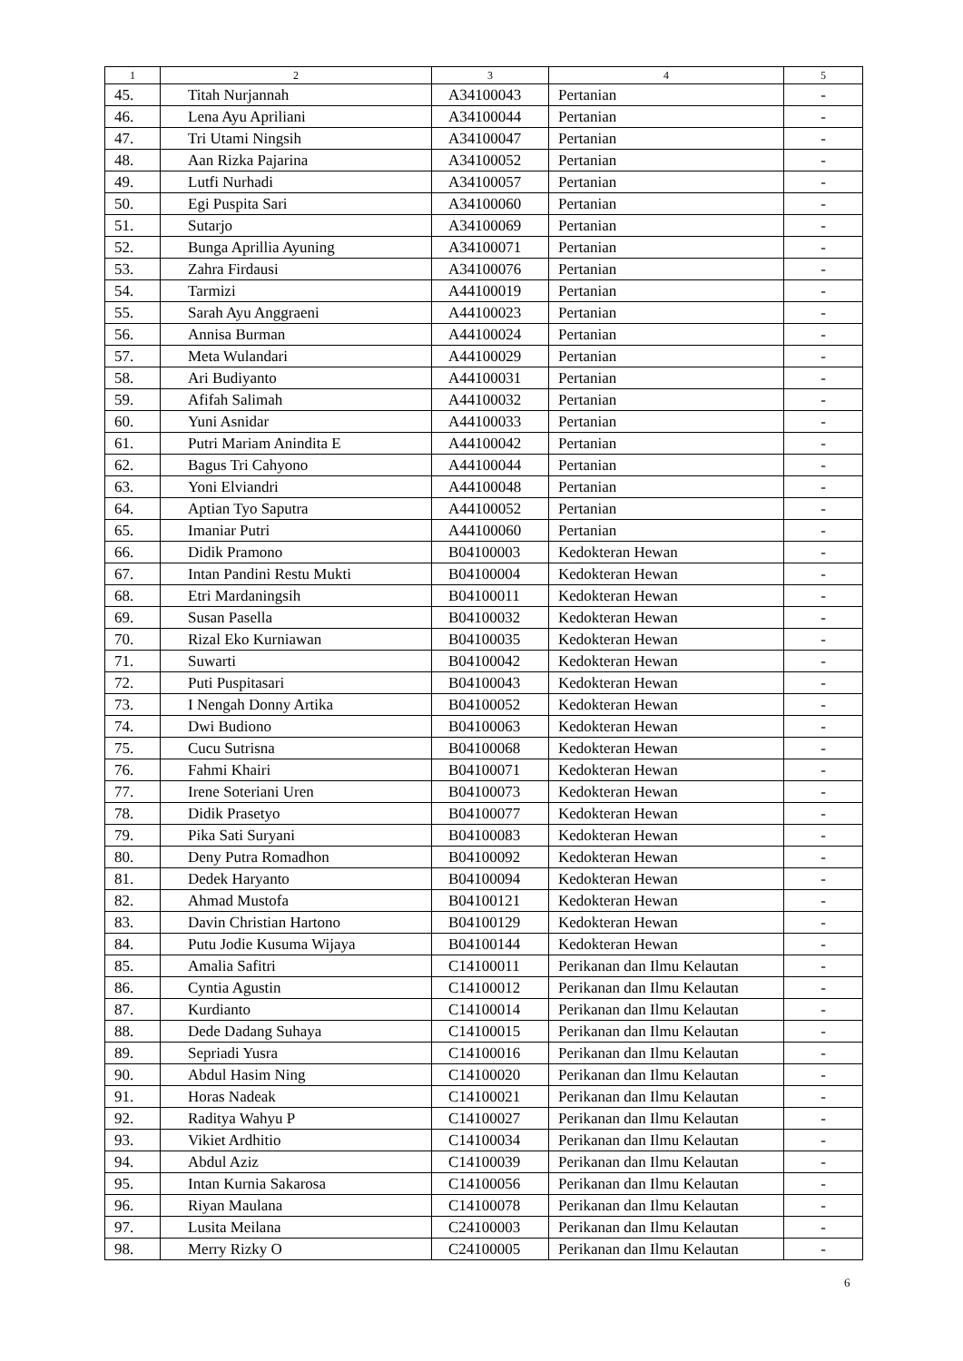| 1 | 2 | 3 | 4 | 5 |
| --- | --- | --- | --- | --- |
| 45. | Titah Nurjannah | A34100043 | Pertanian | - |
| 46. | Lena Ayu Apriliani | A34100044 | Pertanian | - |
| 47. | Tri Utami Ningsih | A34100047 | Pertanian | - |
| 48. | Aan Rizka Pajarina | A34100052 | Pertanian | - |
| 49. | Lutfi Nurhadi | A34100057 | Pertanian | - |
| 50. | Egi Puspita Sari | A34100060 | Pertanian | - |
| 51. | Sutarjo | A34100069 | Pertanian | - |
| 52. | Bunga Aprillia Ayuning | A34100071 | Pertanian | - |
| 53. | Zahra Firdausi | A34100076 | Pertanian | - |
| 54. | Tarmizi | A44100019 | Pertanian | - |
| 55. | Sarah Ayu Anggraeni | A44100023 | Pertanian | - |
| 56. | Annisa Burman | A44100024 | Pertanian | - |
| 57. | Meta Wulandari | A44100029 | Pertanian | - |
| 58. | Ari Budiyanto | A44100031 | Pertanian | - |
| 59. | Afifah Salimah | A44100032 | Pertanian | - |
| 60. | Yuni Asnidar | A44100033 | Pertanian | - |
| 61. | Putri Mariam Anindita E | A44100042 | Pertanian | - |
| 62. | Bagus Tri Cahyono | A44100044 | Pertanian | - |
| 63. | Yoni Elviandri | A44100048 | Pertanian | - |
| 64. | Aptian Tyo Saputra | A44100052 | Pertanian | - |
| 65. | Imaniar Putri | A44100060 | Pertanian | - |
| 66. | Didik Pramono | B04100003 | Kedokteran Hewan | - |
| 67. | Intan Pandini Restu Mukti | B04100004 | Kedokteran Hewan | - |
| 68. | Etri Mardaningsih | B04100011 | Kedokteran Hewan | - |
| 69. | Susan Pasella | B04100032 | Kedokteran Hewan | - |
| 70. | Rizal Eko Kurniawan | B04100035 | Kedokteran Hewan | - |
| 71. | Suwarti | B04100042 | Kedokteran Hewan | - |
| 72. | Puti Puspitasari | B04100043 | Kedokteran Hewan | - |
| 73. | I Nengah Donny Artika | B04100052 | Kedokteran Hewan | - |
| 74. | Dwi Budiono | B04100063 | Kedokteran Hewan | - |
| 75. | Cucu Sutrisna | B04100068 | Kedokteran Hewan | - |
| 76. | Fahmi Khairi | B04100071 | Kedokteran Hewan | - |
| 77. | Irene Soteriani Uren | B04100073 | Kedokteran Hewan | - |
| 78. | Didik Prasetyo | B04100077 | Kedokteran Hewan | - |
| 79. | Pika Sati Suryani | B04100083 | Kedokteran Hewan | - |
| 80. | Deny Putra Romadhon | B04100092 | Kedokteran Hewan | - |
| 81. | Dedek Haryanto | B04100094 | Kedokteran Hewan | - |
| 82. | Ahmad Mustofa | B04100121 | Kedokteran Hewan | - |
| 83. | Davin Christian Hartono | B04100129 | Kedokteran Hewan | - |
| 84. | Putu Jodie Kusuma Wijaya | B04100144 | Kedokteran Hewan | - |
| 85. | Amalia Safitri | C14100011 | Perikanan dan Ilmu Kelautan | - |
| 86. | Cyntia Agustin | C14100012 | Perikanan dan Ilmu Kelautan | - |
| 87. | Kurdianto | C14100014 | Perikanan dan Ilmu Kelautan | - |
| 88. | Dede Dadang Suhaya | C14100015 | Perikanan dan Ilmu Kelautan | - |
| 89. | Sepriadi Yusra | C14100016 | Perikanan dan Ilmu Kelautan | - |
| 90. | Abdul Hasim Ning | C14100020 | Perikanan dan Ilmu Kelautan | - |
| 91. | Horas Nadeak | C14100021 | Perikanan dan Ilmu Kelautan | - |
| 92. | Raditya Wahyu P | C14100027 | Perikanan dan Ilmu Kelautan | - |
| 93. | Vikiet Ardhitio | C14100034 | Perikanan dan Ilmu Kelautan | - |
| 94. | Abdul Aziz | C14100039 | Perikanan dan Ilmu Kelautan | - |
| 95. | Intan Kurnia Sakarosa | C14100056 | Perikanan dan Ilmu Kelautan | - |
| 96. | Riyan Maulana | C14100078 | Perikanan dan Ilmu Kelautan | - |
| 97. | Lusita Meilana | C24100003 | Perikanan dan Ilmu Kelautan | - |
| 98. | Merry Rizky O | C24100005 | Perikanan dan Ilmu Kelautan | - |
6